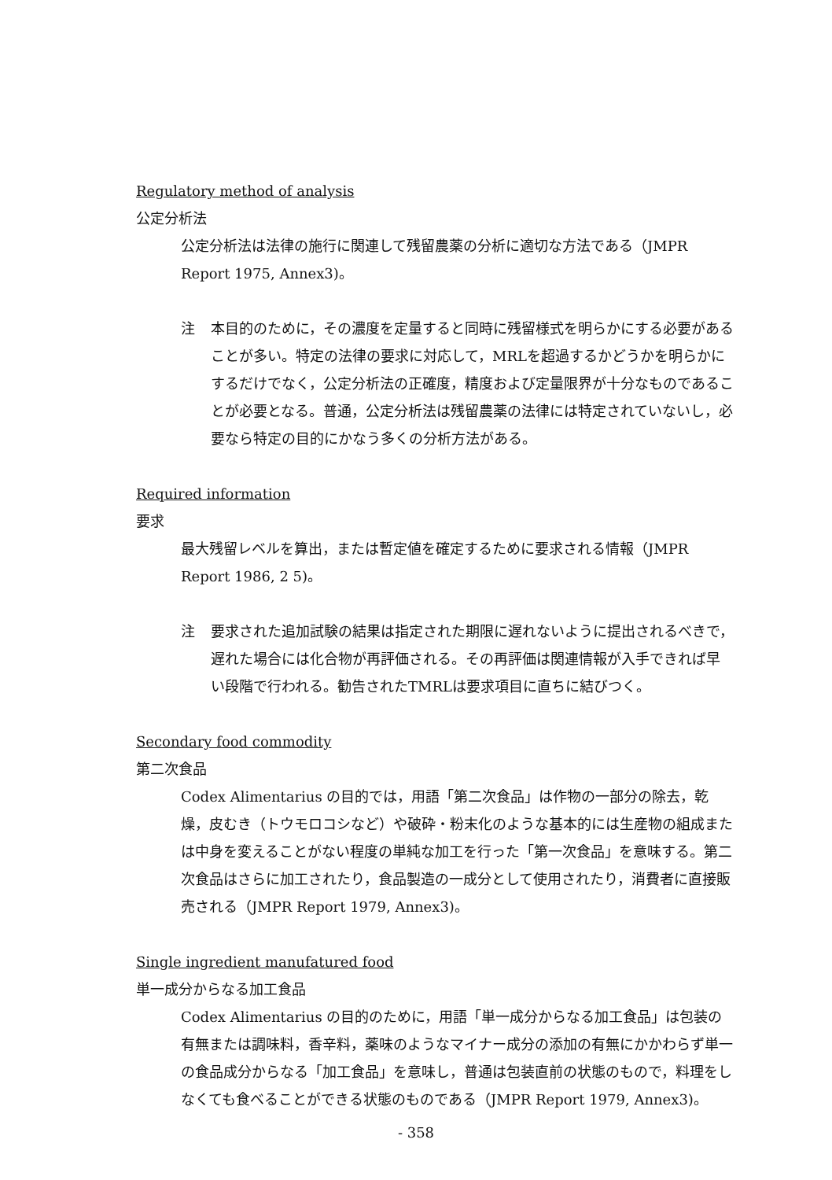Regulatory method of analysis
公定分析法
公定分析法は法律の施行に関連して残留農薬の分析に適切な方法である（JMPR Report 1975, Annex3)。
注 本目的のために，その濃度を定量すると同時に残留様式を明らかにする必要があることが多い。特定の法律の要求に対応して，MRLを超過するかどうかを明らかにするだけでなく，公定分析法の正確度，精度および定量限界が十分なものであることが必要となる。普通，公定分析法は残留農薬の法律には特定されていないし，必要なら特定の目的にかなう多くの分析方法がある。
Required information
要求
最大残留レベルを算出，または暫定値を確定するために要求される情報（JMPR Report 1986, 2 5)。
注 要求された追加試験の結果は指定された期限に遅れないように提出されるべきで，遅れた場合には化合物が再評価される。その再評価は関連情報が入手できれば早い段階で行われる。勧告されたTMRLは要求項目に直ちに結びつく。
Secondary food commodity
第二次食品
Codex Alimentarius の目的では，用語「第二次食品」は作物の一部分の除去，乾燥，皮むき（トウモロコシなど）や破砕・粉末化のような基本的には生産物の組成または中身を変えることがない程度の単純な加工を行った「第一次食品」を意味する。第二次食品はさらに加工されたり，食品製造の一成分として使用されたり，消費者に直接販売される（JMPR Report 1979, Annex3)。
Single ingredient manufatured food
単一成分からなる加工食品
Codex Alimentarius の目的のために，用語「単一成分からなる加工食品」は包装の有無または調味料，香辛料，薬味のようなマイナー成分の添加の有無にかかわらず単一の食品成分からなる「加工食品」を意味し，普通は包装直前の状態のもので，料理をしなくても食べることができる状態のものである（JMPR Report 1979, Annex3)。
- 358